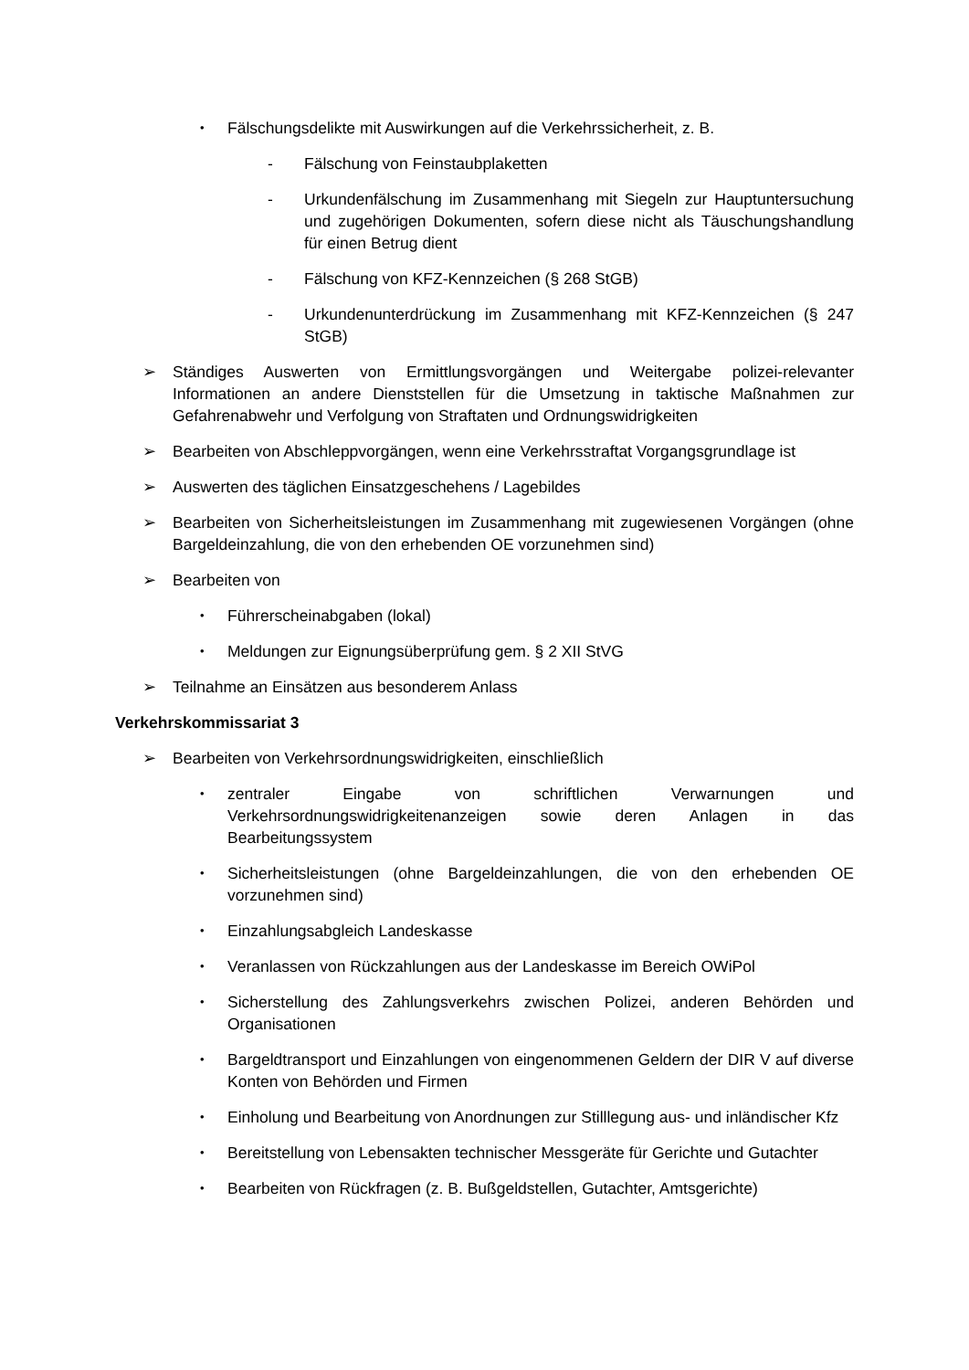• Fälschungsdelikte mit Auswirkungen auf die Verkehrssicherheit, z. B.
- Fälschung von Feinstaubplaketten
- Urkundenfälschung im Zusammenhang mit Siegeln zur Hauptuntersuchung und zugehörigen Dokumenten, sofern diese nicht als Täuschungshandlung für einen Betrug dient
- Fälschung von KFZ-Kennzeichen (§ 268 StGB)
- Urkundenunterdrückung im Zusammenhang mit KFZ-Kennzeichen (§ 247 StGB)
➢ Ständiges Auswerten von Ermittlungsvorgängen und Weitergabe polizei-relevanter Informationen an andere Dienststellen für die Umsetzung in taktische Maßnahmen zur Gefahrenabwehr und Verfolgung von Straftaten und Ordnungswidrigkeiten
➢ Bearbeiten von Abschleppvorgängen, wenn eine Verkehrsstraftat Vorgangsgrundlage ist
➢ Auswerten des täglichen Einsatzgeschehens / Lagebildes
➢ Bearbeiten von Sicherheitsleistungen im Zusammenhang mit zugewiesenen Vorgängen (ohne Bargeldeinzahlung, die von den erhebenden OE vorzunehmen sind)
➢ Bearbeiten von
• Führerscheinabgaben (lokal)
• Meldungen zur Eignungsüberprüfung gem. § 2 XII StVG
➢ Teilnahme an Einsätzen aus besonderem Anlass
Verkehrskommissariat 3
➢ Bearbeiten von Verkehrsordnungswidrigkeiten, einschließlich
• zentraler Eingabe von schriftlichen Verwarnungen und Verkehrsordnungswidrigkeitenanzeigen sowie deren Anlagen in das Bearbeitungssystem
• Sicherheitsleistungen (ohne Bargeldeinzahlungen, die von den erhebenden OE vorzunehmen sind)
• Einzahlungsabgleich Landeskasse
• Veranlassen von Rückzahlungen aus der Landeskasse im Bereich OWiPol
• Sicherstellung des Zahlungsverkehrs zwischen Polizei, anderen Behörden und Organisationen
• Bargeldtransport und Einzahlungen von eingenommenen Geldern der DIR V auf diverse Konten von Behörden und Firmen
• Einholung und Bearbeitung von Anordnungen zur Stilllegung aus- und inländischer Kfz
• Bereitstellung von Lebensakten technischer Messgeräte für Gerichte und Gutachter
• Bearbeiten von Rückfragen (z. B. Bußgeldstellen, Gutachter, Amtsgerichte)